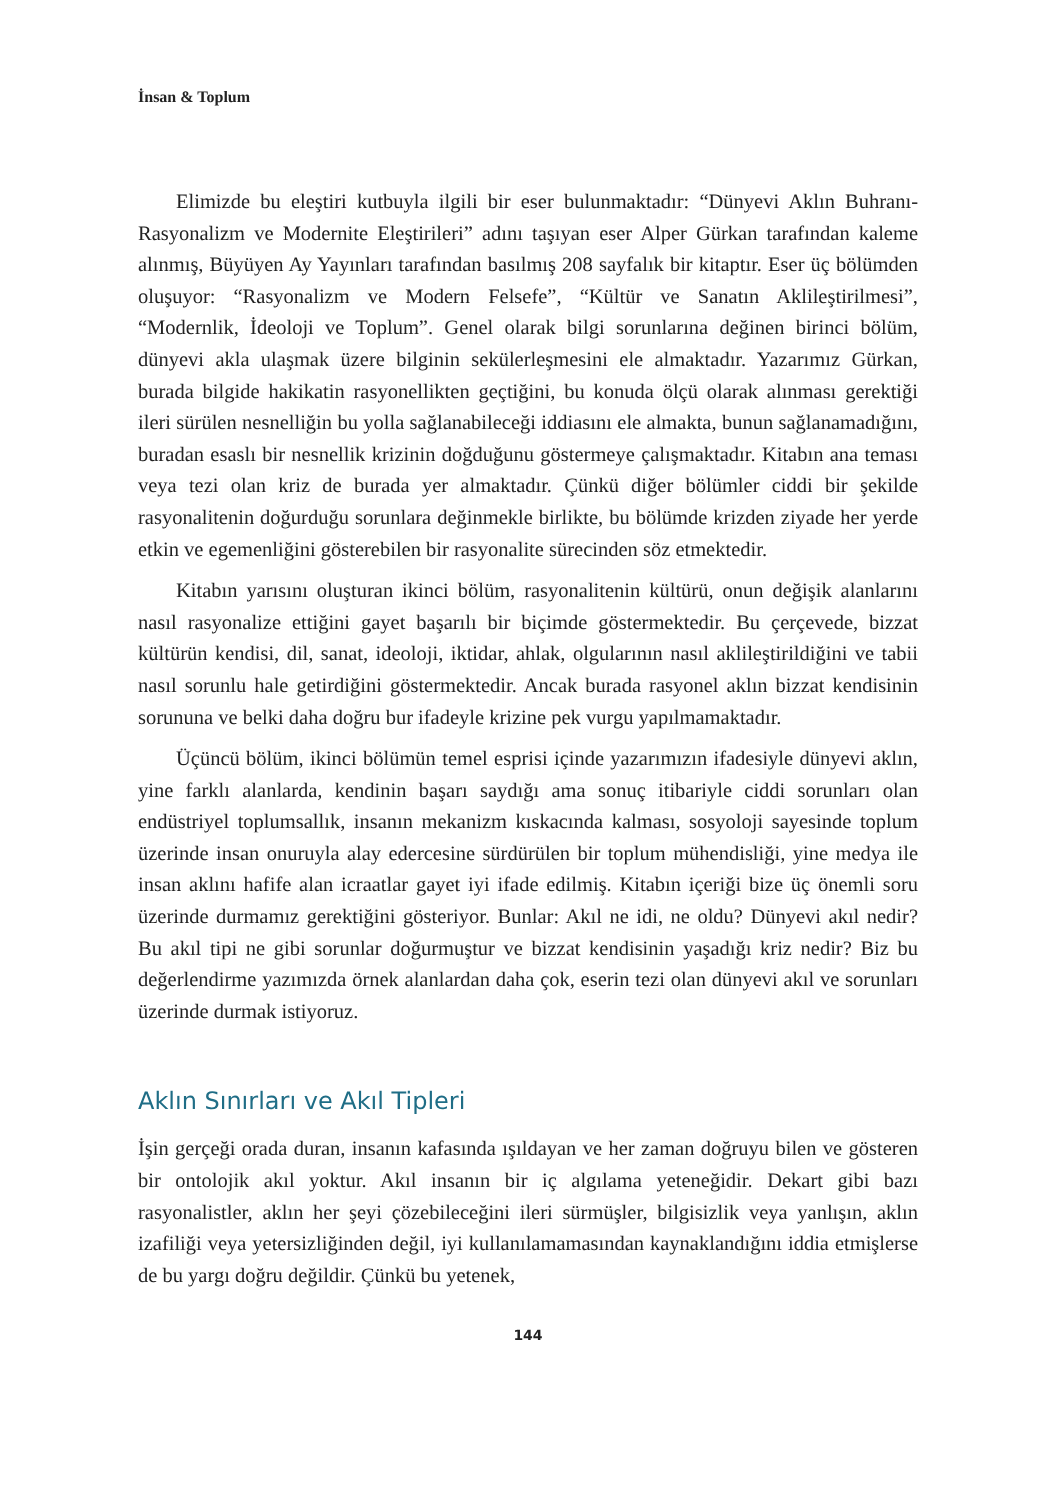İnsan & Toplum
Elimizde bu eleştiri kutbuyla ilgili bir eser bulunmaktadır: “Dünyevi Aklın Buhranı-Rasyonalizm ve Modernite Eleştirileri” adını taşıyan eser Alper Gürkan tarafından kaleme alınmış, Büyüyen Ay Yayınları tarafından basılmış 208 sayfalık bir kitaptır. Eser üç bölümden oluşuyor: “Rasyonalizm ve Modern Felsefe”, “Kültür ve Sanatın Aklileştirilmesi”, “Modernlik, İdeoloji ve Toplum”. Genel olarak bilgi sorunlarına değinen birinci bölüm, dünyevi akla ulaşmak üzere bilginin sekülerleşmesini ele almaktadır. Yazarımız Gürkan, burada bilgide hakikatin rasyonellikten geçtiğini, bu konuda ölçü olarak alınması gerektiği ileri sürülen nesnelliğin bu yolla sağlanabileceği iddiasını ele almakta, bunun sağlanamadığını, buradan esaslı bir nesnellik krizinin doğduğunu göstermeye çalışmaktadır. Kitabın ana teması veya tezi olan kriz de burada yer almaktadır. Çünkü diğer bölümler ciddi bir şekilde rasyonalitenin doğurduğu sorunlara değinmekle birlikte, bu bölümde krizden ziyade her yerde etkin ve egemenliğini gösterebilen bir rasyonalite sürecinden söz etmektedir.
Kitabın yarısını oluşturan ikinci bölüm, rasyonalitenin kültürü, onun değişik alanlarını nasıl rasyonalize ettiğini gayet başarılı bir biçimde göstermektedir. Bu çerçevede, bizzat kültürün kendisi, dil, sanat, ideoloji, iktidar, ahlak, olgularının nasıl aklileştirildiğini ve tabii nasıl sorunlu hale getirdiğini göstermektedir. Ancak burada rasyonel aklın bizzat kendisinin sorununa ve belki daha doğru bur ifadeyle krizine pek vurgu yapılmamaktadır.
Üçüncü bölüm, ikinci bölümün temel esprisi içinde yazarımızın ifadesiyle dünyevi aklın, yine farklı alanlarda, kendinin başarı saydığı ama sonuç itibariyle ciddi sorunları olan endüstriyel toplumsallık, insanın mekanizm kıskacında kalması, sosyoloji sayesinde toplum üzerinde insan onuruyla alay edercesine sürdürülen bir toplum mühendisliği, yine medya ile insan aklını hafife alan icraatlar gayet iyi ifade edilmiş. Kitabın içeriği bize üç önemli soru üzerinde durmamız gerektiğini gösteriyor. Bunlar: Akıl ne idi, ne oldu? Dünyevi akıl nedir? Bu akıl tipi ne gibi sorunlar doğurmuştur ve bizzat kendisinin yaşadığı kriz nedir? Biz bu değerlendirme yazımızda örnek alanlardan daha çok, eserin tezi olan dünyevi akıl ve sorunları üzerinde durmak istiyoruz.
Aklın Sınırları ve Akıl Tipleri
İşin gerçeği orada duran, insanın kafasında ışıldayan ve her zaman doğruyu bilen ve gösteren bir ontolojik akıl yoktur. Akıl insanın bir iç algılama yeteneğidir. Dekart gibi bazı rasyonalistler, aklın her şeyi çözebileceğini ileri sürmüşler, bilgisizlik veya yanlışın, aklın izafiliği veya yetersizliğinden değil, iyi kullanılamamasından kaynaklandığını iddia etmişlerse de bu yargı doğru değildir. Çünkü bu yetenek,
144